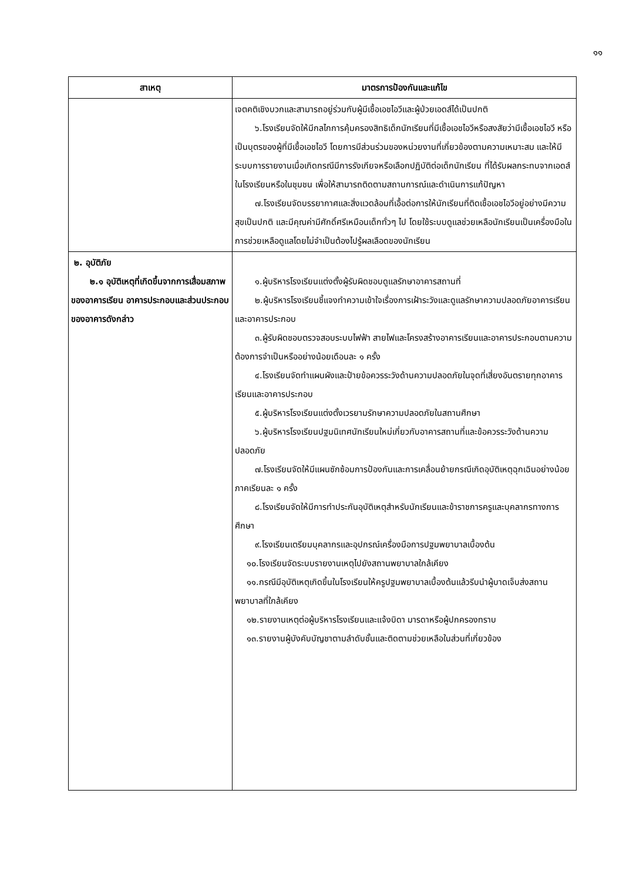๑๑
| สาเหตุ | มาตรการป้องกันและแก้ไข |
| --- | --- |
| | เจตคติเชิงบวกและสามารถอยู่ร่วมกับผู้มีเชื้อเอชไอวีและผู้ป่วยเอดส์ได้เป็นปกติ ๖.โรงเรียนจัดให้มีกลไกการคุ้มครองสิทธิเด็กนักเรียนที่มีเชื้อเอชไอวีหรือสงสัยว่ามีเชื้อเอชไอวี หรือเป็นบุตรของผู้ที่มีเชื้อเอชไอวี โดยการมีส่วนร่วมของหน่วยงานที่เกี่ยวข้องตามความเหมาะสม และให้มีระบบการรายงานเมื่อเกิดกรณีมีการรังเกียจหรือเลือกปฏิบัติต่อเด็กนักเรียน ที่ได้รับผลกระทบจากเอดส์ในโรงเรียนหรือในชุมชน เพื่อให้สามารถติดตามสถานการณ์และดำเนินการแก้ปัญหา ๗.โรงเรียนจัดบรรยากาศและสิ่งแวดล้อมที่เอื้อต่อการให้นักเรียนที่ติดเชื้อเอชไอวีอยู่อย่างมีความสุขเป็นปกติ และมีคุณค่ามีศักดิ์ศรีเหมือนเด็กทั่วๆ ไป โดยใช้ระบบดูแลช่วยเหลือนักเรียนเป็นเครื่องมือในการช่วยเหลือดูแลโดยไม่จำเป็นต้องไปรู้ผลเลือดของนักเรียน |
| ๒. อุบัติภัย ๒.๑ อุบัติเหตุที่เกิดขึ้นจากการเสื่อมสภาพของอาคารเรียน อาคารประกอบและส่วนประกอบของอาคารดังกล่าว | ๑.ผู้บริหารโรงเรียนแต่งตั้งผู้รับผิดชอบดูแลรักษาอาคารสถานที่ ๒.ผู้บริหารโรงเรียนชี้แจงทำความเข้าใจเรื่องการเฝ้าระวังและดูแลรักษาความปลอดภัยอาคารเรียนและอาคารประกอบ ๓.ผู้รับผิดชอบตรวจสอบระบบไฟฟ้า สายไฟและโครงสร้างอาคารเรียนและอาคารประกอบตามความต้องการจำเป็นหรืออย่างน้อยเดือนละ ๑ ครั้ง ๔.โรงเรียนจัดทำแผนผังและป้ายข้อควรระวังด้านความปลอดภัยในจุดที่เสี่ยงอันตรายทุกอาคารเรียนและอาคารประกอบ ๕.ผู้บริหารโรงเรียนแต่งตั้งเวรยามรักษาความปลอดภัยในสถานศึกษา ๖.ผู้บริหารโรงเรียนปฐมนิเทศนักเรียนใหม่เกี่ยวกับอาคารสถานที่และข้อควรระวังด้านความปลอดภัย ๗.โรงเรียนจัดให้มีแผนซักซ้อมการป้องกันและการเคลื่อนย้ายกรณีเกิดอุบัติเหตุฉุกเฉินอย่างน้อยภาคเรียนละ ๑ ครั้ง ๘.โรงเรียนจัดให้มีการทำประกันอุบัติเหตุสำหรับนักเรียนและข้าราชการครูและบุคลากรทางการศึกษา ๙.โรงเรียนเตรียมบุคลากรและอุปกรณ์เครื่องมือการปฐมพยาบาลเบื้องต้น ๑๐.โรงเรียนจัดระบบรายงานเหตุไปยังสถานพยาบาลใกล้เคียง ๑๑.กรณีมีอุบัติเหตุเกิดขึ้นในโรงเรียนให้ครูปฐมพยาบาลเบื้องต้นแล้วรีบนำผู้บาดเจ็บส่งสถานพยาบาลที่ใกล้เคียง ๑๒.รายงานเหตุต่อผู้บริหารโรงเรียนและแจ้งบิดา มารดาหรือผู้ปกครองทราบ ๑๓.รายงานผู้บังคับบัญชาตามลำดับชั้นและติดตามช่วยเหลือในส่วนที่เกี่ยวข้อง |